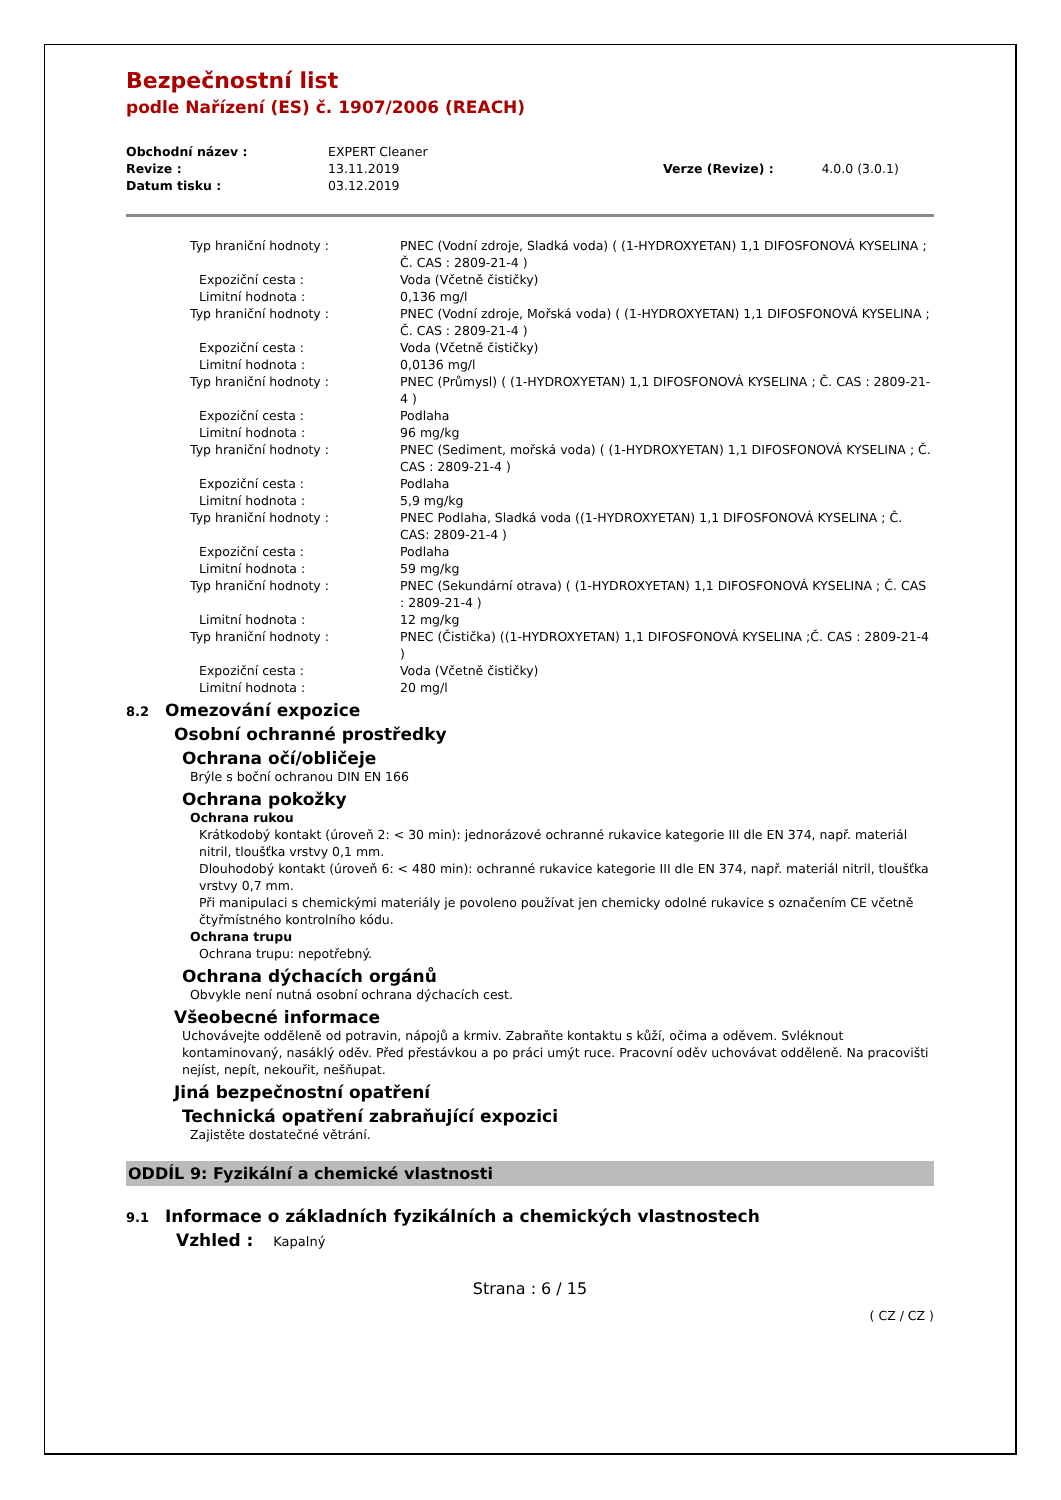Bezpečnostní list
podle Nařízení (ES) č. 1907/2006 (REACH)
| Obchodní název : | EXPERT Cleaner | | |
| Revize : | 13.11.2019 | Verze (Revize) : | 4.0.0 (3.0.1) |
| Datum tisku : | 03.12.2019 | | |
| Typ hraniční hodnoty : | PNEC (Vodní zdroje, Sladká voda) ( (1-HYDROXYETAN) 1,1 DIFOSFONOVÁ KYSELINA ; Č. CAS : 2809-21-4 ) |
| Expoziční cesta : | Voda (Včetně čističky) |
| Limitní hodnota : | 0,136 mg/l |
| Typ hraniční hodnoty : | PNEC (Vodní zdroje, Mořská voda) ( (1-HYDROXYETAN) 1,1 DIFOSFONOVÁ KYSELINA ; Č. CAS : 2809-21-4 ) |
| Expoziční cesta : | Voda (Včetně čističky) |
| Limitní hodnota : | 0,0136 mg/l |
| Typ hraniční hodnoty : | PNEC (Průmysl) ( (1-HYDROXYETAN) 1,1 DIFOSFONOVÁ KYSELINA ; Č. CAS : 2809-21-4 ) |
| Expoziční cesta : | Podlaha |
| Limitní hodnota : | 96 mg/kg |
| Typ hraniční hodnoty : | PNEC (Sediment, mořská voda) ( (1-HYDROXYETAN) 1,1 DIFOSFONOVÁ KYSELINA ; Č. CAS : 2809-21-4 ) |
| Expoziční cesta : | Podlaha |
| Limitní hodnota : | 5,9 mg/kg |
| Typ hraniční hodnoty : | PNEC Podlaha, Sladká voda ((1-HYDROXYETAN) 1,1 DIFOSFONOVÁ KYSELINA ; Č. CAS: 2809-21-4 ) |
| Expoziční cesta : | Podlaha |
| Limitní hodnota : | 59 mg/kg |
| Typ hraniční hodnoty : | PNEC (Sekundární otrava) ( (1-HYDROXYETAN) 1,1 DIFOSFONOVÁ KYSELINA ; Č. CAS : 2809-21-4 ) |
| Limitní hodnota : | 12 mg/kg |
| Typ hraniční hodnoty : | PNEC (Čistička) ((1-HYDROXYETAN) 1,1 DIFOSFONOVÁ KYSELINA ;Č. CAS : 2809-21-4 ) |
| Expoziční cesta : | Voda (Včetně čističky) |
| Limitní hodnota : | 20 mg/l |
8.2 Omezování expozice
Osobní ochranné prostředky
Ochrana očí/obličeje
Brýle s boční ochranou DIN EN 166
Ochrana pokožky
Ochrana rukou
Krátkodobý kontakt (úroveň 2: < 30 min): jednorázové ochranné rukavice kategorie III dle EN 374, např. materiál nitril, tloušťka vrstvy 0,1 mm.
Dlouhodobý kontakt (úroveň 6: < 480 min): ochranné rukavice kategorie III dle EN 374, např. materiál nitril, tloušťka vrstvy 0,7 mm.
Při manipulaci s chemickými materiály je povoleno používat jen chemicky odolné rukavice s označením CE včetně čtyřmístného kontrolního kódu.
Ochrana trupu
Ochrana trupu: nepotřebný.
Ochrana dýchacích orgánů
Obvykle není nutná osobní ochrana dýchacích cest.
Všeobecné informace
Uchovávejte odděleně od potravin, nápojů a krmiv. Zabraňte kontaktu s kůží, očima a oděvem. Svléknout kontaminovaný, nasáklý oděv. Před přestávkou a po práci umýt ruce. Pracovní oděv uchovávat odděleně. Na pracovišti nejíst, nepít, nekouřit, nešňupat.
Jiná bezpečnostní opatření
Technická opatření zabraňující expozici
Zajistěte dostatečné větrání.
ODDÍL 9: Fyzikální a chemické vlastnosti
9.1 Informace o základních fyzikálních a chemických vlastnostech
Vzhled : Kapalný
Strana : 6 / 15
( CZ / CZ )